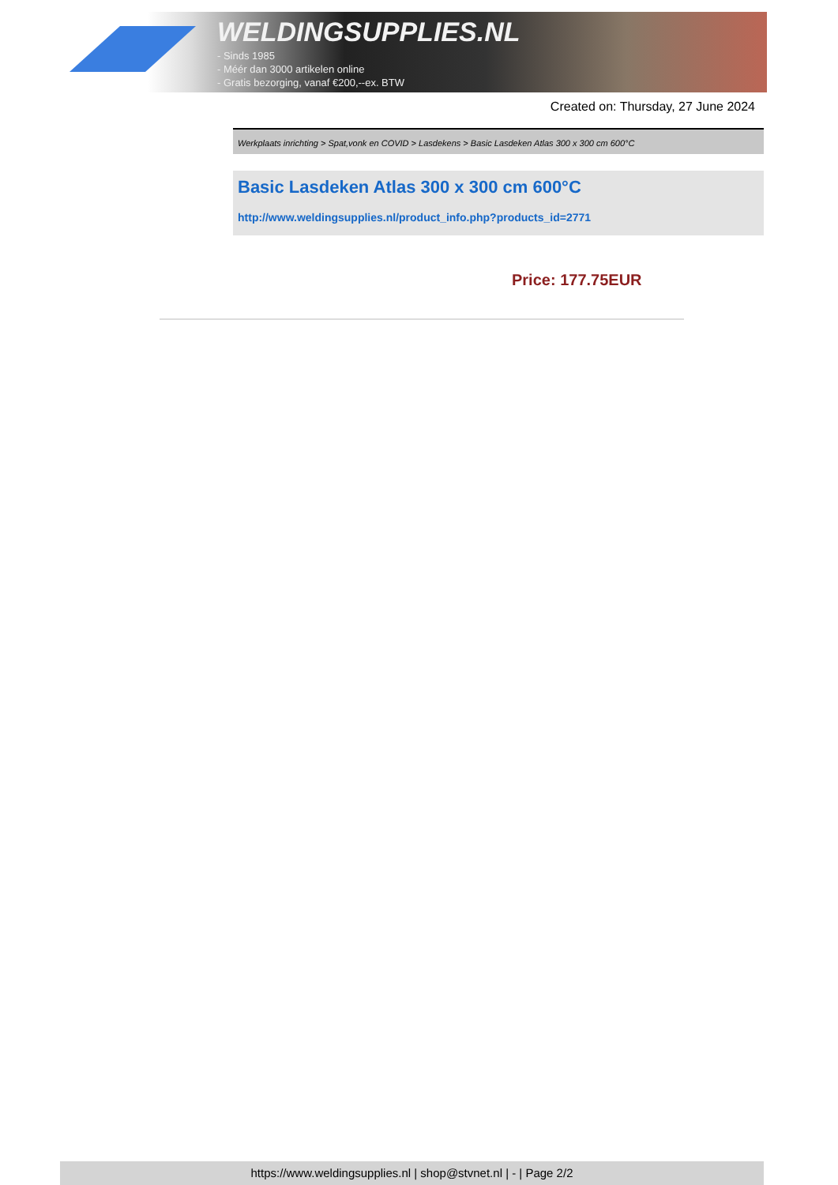WELDINGSUPPLIES.NL
- Sinds 1985
- Méér dan 3000 artikelen online
- Gratis bezorging, vanaf €200,--ex. BTW
Created on: Thursday, 27 June 2024
Werkplaats inrichting > Spat,vonk en COVID > Lasdekens > Basic Lasdeken Atlas 300 x 300 cm 600°C
Basic Lasdeken Atlas 300 x 300 cm 600°C
http://www.weldingsupplies.nl/product_info.php?products_id=2771
Price: 177.75EUR
https://www.weldingsupplies.nl | shop@stvnet.nl | - | Page 2/2